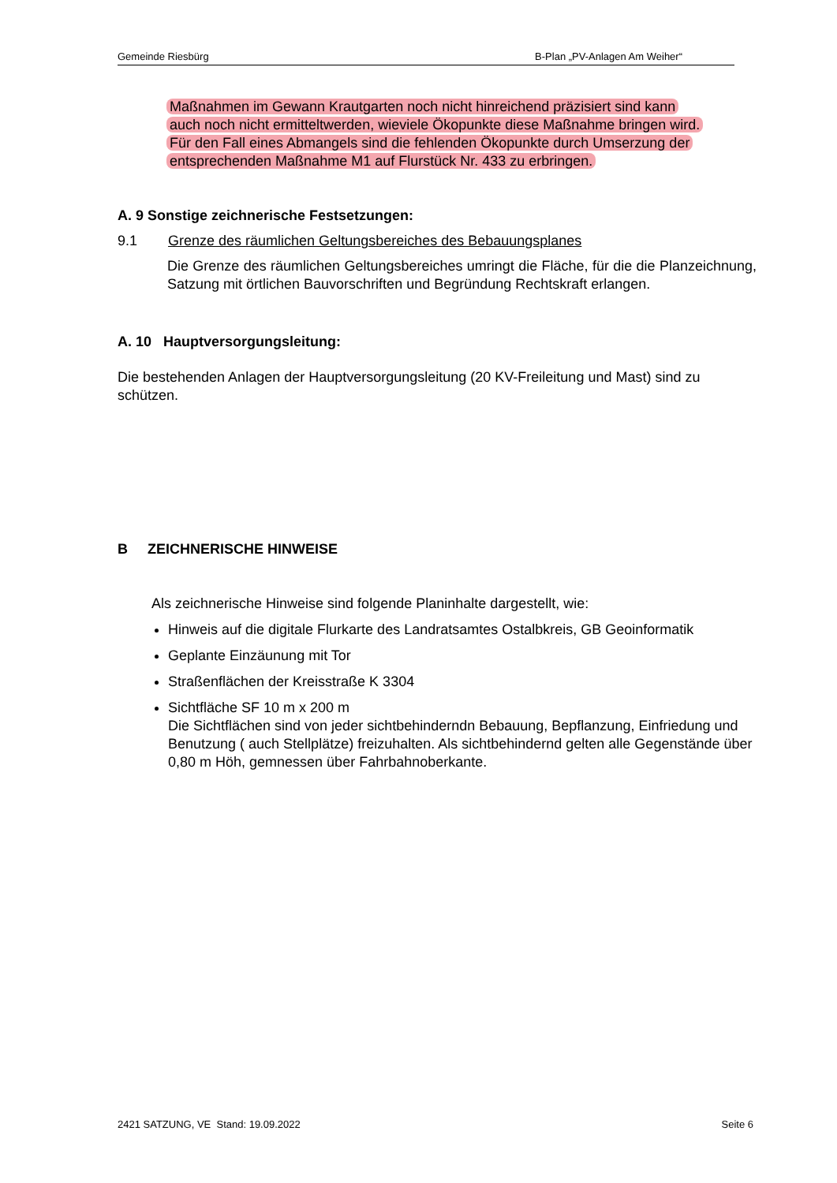Gemeinde Riesbürg B-Plan „PV-Anlagen Am Weiher“
Maßnahmen im Gewann Krautgarten noch nicht hinreichend präzisiert sind kann
auch noch nicht ermitteltwerden, wieviele Ökopunkte diese Maßnahme bringen wird.
Für den Fall eines Abmangels sind die fehlenden Ökopunkte durch Umserzung der
entsprechenden Maßnahme M1 auf Flurstück Nr. 433 zu erbringen.
A. 9 Sonstige zeichnerische Festsetzungen:
9.1 Grenze des räumlichen Geltungsbereiches des Bebauungsplanes
Die Grenze des räumlichen Geltungsbereiches umringt die Fläche, für die die Plan­zeichnung, Satzung mit örtlichen Bauvorschriften und Begründung Rechtskraft er­langen.
A. 10 Hauptversorgungsleitung:
Die bestehenden Anlagen der Hauptversorgungsleitung (20 KV-Freileitung und Mast) sind zu schützen.
B ZEICHNERISCHE HINWEISE
Als zeichnerische Hinweise sind folgende Planinhalte dargestellt, wie:
Hinweis auf die digitale Flurkarte des Landratsamtes Ostalbkreis, GB Geoinformatik
Geplante Einzäunung mit Tor
Straßenflächen der Kreisstraße K 3304
Sichtfläche SF 10 m x 200 m
Die Sichtflächen sind von jeder sichtbehinderndn Bebauung, Bepflanzung, Ein­friedung und Benutzung ( auch Stellplätze) freizuhalten. Als sichtbehindernd gelten alle Gegenstände über 0,80 m Höh, gemnessen über Fahrbahnoberkante.
2421 SATZUNG, VE Stand: 19.09.2022 Seite 6